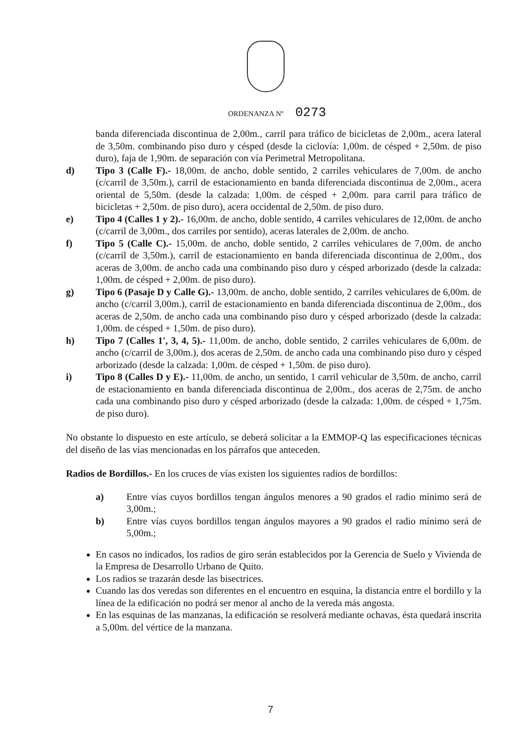ORDENANZA Nº 0273
banda diferenciada discontinua de 2,00m., carril para tráfico de bicicletas de 2,00m., acera lateral de 3,50m. combinando piso duro y césped (desde la ciclovía: 1,00m. de césped + 2,50m. de piso duro), faja de 1,90m. de separación con vía Perimetral Metropolitana.
d) Tipo 3 (Calle F).- 18,00m. de ancho, doble sentido, 2 carriles vehiculares de 7,00m. de ancho (c/carril de 3,50m.), carril de estacionamiento en banda diferenciada discontinua de 2,00m., acera oriental de 5,50m. (desde la calzada: 1,00m. de césped + 2,00m. para carril para tráfico de bicicletas + 2,50m. de piso duro), acera occidental de 2,50m. de piso duro.
e) Tipo 4 (Calles 1 y 2).- 16,00m. de ancho, doble sentido, 4 carriles vehiculares de 12,00m. de ancho (c/carril de 3,00m., dos carriles por sentido), aceras laterales de 2,00m. de ancho.
f) Tipo 5 (Calle C).- 15,00m. de ancho, doble sentido, 2 carriles vehiculares de 7,00m. de ancho (c/carril de 3,50m.), carril de estacionamiento en banda diferenciada discontinua de 2,00m., dos aceras de 3,00m. de ancho cada una combinando piso duro y césped arborizado (desde la calzada: 1,00m. de césped + 2,00m. de piso duro).
g) Tipo 6 (Pasaje D y Calle G).- 13,00m. de ancho, doble sentido, 2 carriles vehiculares de 6,00m. de ancho (c/carril 3,00m.), carril de estacionamiento en banda diferenciada discontinua de 2,00m., dos aceras de 2,50m. de ancho cada una combinando piso duro y césped arborizado (desde la calzada: 1,00m. de césped + 1,50m. de piso duro).
h) Tipo 7 (Calles 1', 3, 4, 5).- 11,00m. de ancho, doble sentido, 2 carriles vehiculares de 6,00m. de ancho (c/carril de 3,00m.), dos aceras de 2,50m. de ancho cada una combinando piso duro y césped arborizado (desde la calzada: 1,00m. de césped + 1,50m. de piso duro).
i) Tipo 8 (Calles D y E).- 11,00m. de ancho, un sentido, 1 carril vehicular de 3,50m. de ancho, carril de estacionamiento en banda diferenciada discontinua de 2,00m., dos aceras de 2,75m. de ancho cada una combinando piso duro y césped arborizado (desde la calzada: 1,00m. de césped + 1,75m. de piso duro).
No obstante lo dispuesto en este artículo, se deberá solicitar a la EMMOP-Q las especificaciones técnicas del diseño de las vías mencionadas en los párrafos que anteceden.
Radios de Bordillos.- En los cruces de vías existen los siguientes radios de bordillos:
a) Entre vías cuyos bordillos tengan ángulos menores a 90 grados el radio mínimo será de 3,00m.;
b) Entre vías cuyos bordillos tengan ángulos mayores a 90 grados el radio mínimo será de 5,00m.;
En casos no indicados, los radios de giro serán establecidos por la Gerencia de Suelo y Vivienda de la Empresa de Desarrollo Urbano de Quito.
Los radios se trazarán desde las bisectrices.
Cuando las dos veredas son diferentes en el encuentro en esquina, la distancia entre el bordillo y la línea de la edificación no podrá ser menor al ancho de la vereda más angosta.
En las esquinas de las manzanas, la edificación se resolverá mediante ochavas, ésta quedará inscrita a 5,00m. del vértice de la manzana.
7